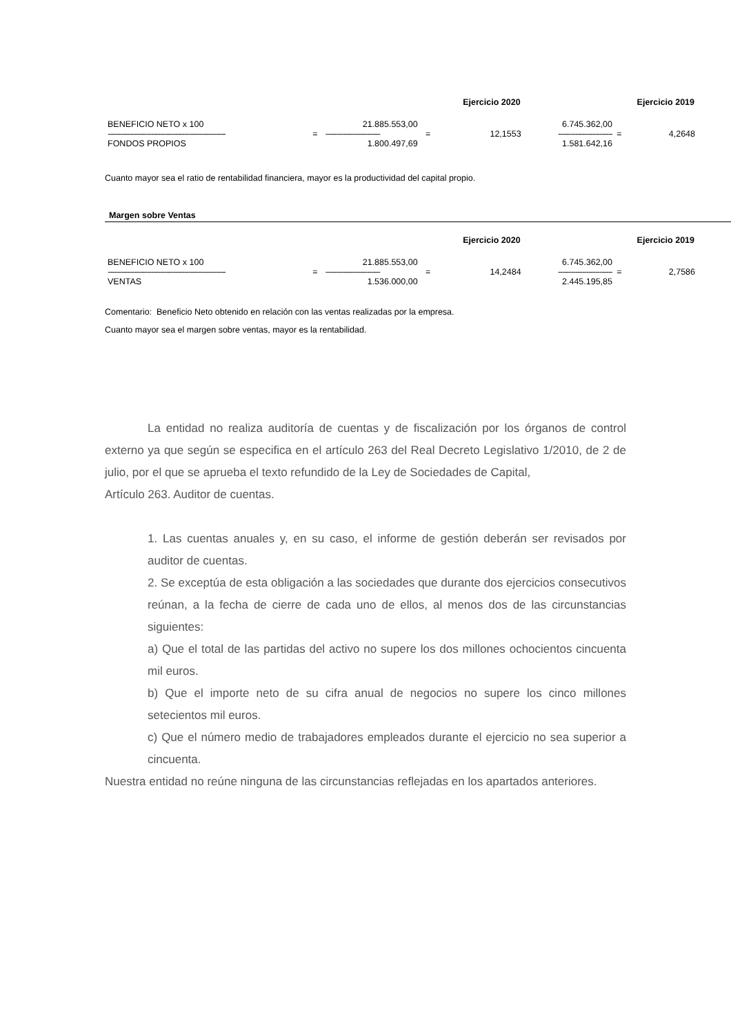| Ejercicio 2020 | | | | | Ejercicio 2019 | | |
| --- | --- | --- | --- | --- | --- | --- | --- |
| BENEFICIO NETO x 100 | | 21.885.553,00 | | 12,1553 | 6.745.362,00 | = | 4,2648 |
| ------------------------------------------------------ | = | ------------------------- | = | | ------------------------- | | |
| FONDOS PROPIOS | | 1.800.497,69 | | | 1.581.642,16 | | |
Cuanto mayor sea el ratio de rentabilidad financiera, mayor es la productividad del capital propio.
Margen sobre Ventas
| Ejercicio 2020 | | | | | Ejercicio 2019 | | |
| --- | --- | --- | --- | --- | --- | --- | --- |
| BENEFICIO NETO x 100 | | 21.885.553,00 | | 14,2484 | 6.745.362,00 | = | 2,7586 |
| ------------------------------------------------------ | = | ------------------------- | = | | ------------------------- | | |
| VENTAS | | 1.536.000,00 | | | 2.445.195,85 | | |
Comentario: Beneficio Neto obtenido en relación con las ventas realizadas por la empresa.
Cuanto mayor sea el margen sobre ventas, mayor es la rentabilidad.
La entidad no realiza auditoría de cuentas y de fiscalización por los órganos de control externo ya que según se especifica en el artículo 263 del Real Decreto Legislativo 1/2010, de 2 de julio, por el que se aprueba el texto refundido de la Ley de Sociedades de Capital,
Artículo 263. Auditor de cuentas.
1. Las cuentas anuales y, en su caso, el informe de gestión deberán ser revisados por auditor de cuentas.
2. Se exceptúa de esta obligación a las sociedades que durante dos ejercicios consecutivos reúnan, a la fecha de cierre de cada uno de ellos, al menos dos de las circunstancias siguientes:
a) Que el total de las partidas del activo no supere los dos millones ochocientos cincuenta mil euros.
b) Que el importe neto de su cifra anual de negocios no supere los cinco millones setecientos mil euros.
c) Que el número medio de trabajadores empleados durante el ejercicio no sea superior a cincuenta.
Nuestra entidad no reúne ninguna de las circunstancias reflejadas en los apartados anteriores.